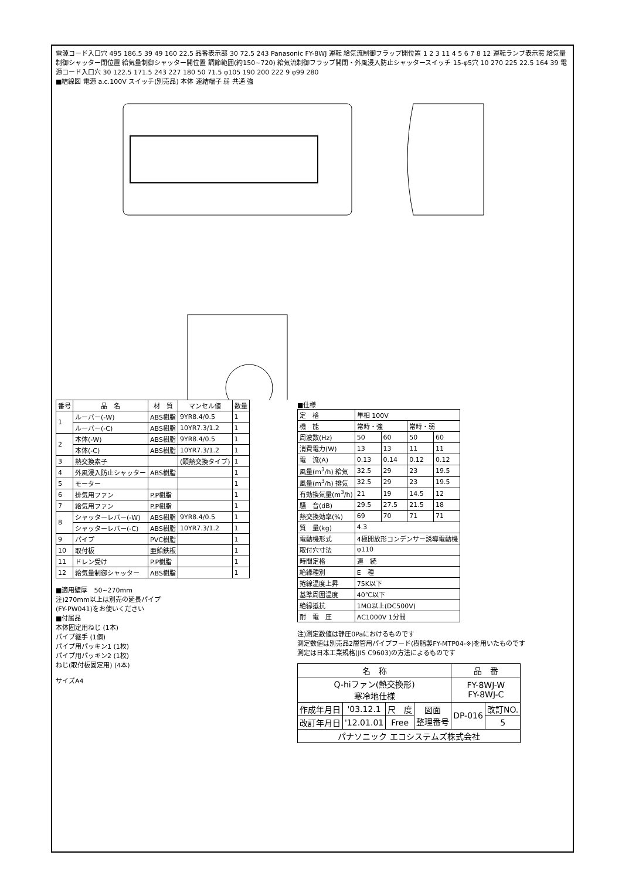電源コード入口穴 495 186.5 39 49 160 22.5 品番表示部 30 72.5 243 Panasonic FY-8WJ 運転 給気流制御フラップ開位置 1 2 3 11 4 5 6 7 8 12 運転ランプ表示窓 給気量制御シャッター閉位置 給気量制御シャッター開位置 調節範囲(約150~720) 給気流制御フラップ開閉・外風浸入防止シャッタースイッチ 15-φ5穴 10 270 225 22.5 164 39 電源コード入口穴 30 122.5 171.5 243 227 180 50 71.5 φ105 190 200 222 9 φ99 280
■結線図 電源 a.c.100V スイッチ(別売品) 本体 速結端子 弱 共通 強
| 番号 | 品 名 | 材 質 | マンセル値 | 数量 |
| --- | --- | --- | --- | --- |
| 1 | ルーバー(-W) | ABS樹脂 | 9YR8.4/0.5 | 1 |
| | ルーバー(-C) | ABS樹脂 | 10YR7.3/1.2 | 1 |
| 2 | 本体(-W) | ABS樹脂 | 9YR8.4/0.5 | 1 |
| | 本体(-C) | ABS樹脂 | 10YR7.3/1.2 | 1 |
| 3 | 熱交換素子 | | (顕熱交換タイプ) | 1 |
| 4 | 外風浸入防止シャッター | ABS樹脂 | | 1 |
| 5 | モーター | | | 1 |
| 6 | 排気用ファン | P.P樹脂 | | 1 |
| 7 | 給気用ファン | P.P樹脂 | | 1 |
| 8 | シャッターレバー(-W) | ABS樹脂 | 9YR8.4/0.5 | 1 |
| | シャッターレバー(-C) | ABS樹脂 | 10YR7.3/1.2 | 1 |
| 9 | パイプ | PVC樹脂 | | 1 |
| 10 | 取付板 | 亜鉛鉄板 | | 1 |
| 11 | ドレン受け | P.P樹脂 | | 1 |
| 12 | 給気量制御シャッター | ABS樹脂 | | 1 |
■適用壁厚　50~270mm
注)270mm以上は別売の延長パイプ
(FY-PW041)をお使いください
■付属品
本体固定用ねじ (1本)
パイプ継手 (1個)
パイプ用パッキン1 (1枚)
パイプ用パッキン2 (1枚)
ねじ(取付板固定用) (4本)
サイズA4
■仕様
| 定 格 | 単相 100V | | | |
| 機 能 | 常時・強 | | 常時・弱 | |
| 周波数(Hz) | 50 | 60 | 50 | 60 |
| 消費電力(W) | 13 | 13 | 11 | 11 |
| 電 流(A) | 0.13 | 0.14 | 0.12 | 0.12 |
| 風量(m<sup>3</sup>/h) 給気 | 32.5 | 29 | 23 | 19.5 |
| 風量(m<sup>3</sup>/h) 排気 | 32.5 | 29 | 23 | 19.5 |
| 有効換気量(m<sup>3</sup>/h) | 21 | 19 | 14.5 | 12 |
| 騒 音(dB) | 29.5 | 27.5 | 21.5 | 18 |
| 熱交換効率(%) | 69 | 70 | 71 | 71 |
| 質 量(kg) | 4.3 | | | |
| 電動機形式 | 4極開放形コンデンサー誘導電動機 | | | |
| 取付穴寸法 | φ110 | | | |
| 時間定格 | 連 続 | | | |
| 絶縁種別 | E 種 | | | |
| 捲線温度上昇 | 75K以下 | | | |
| 基準周囲温度 | 40℃以下 | | | |
| 絶縁抵抗 | 1MΩ以上(DC500V) | | | |
| 耐 電 圧 | AC1000V 1分間 | | | |
注)測定数値は静圧0Paにおけるものです
測定数値は別売品2層管用パイプフード(樹脂製FY-MTP04-※)を用いたものです
測定は日本工業規格(JIS C9603)の方法によるものです
| 名 称 | | | | 品 番 | |
| Q-hiファン(熱交換形) 寒冷地仕様 | | | | FY-8WJ-W FY-8WJ-C | |
| 作成年月日 | '03.12.1 | 尺 度 | 図面 整理番号 | DP-016 | 改訂NO. |
| 改訂年月日 | '12.01.01 | Free | | | 5 |
| パナソニック エコシステムズ株式会社 | | | | | |